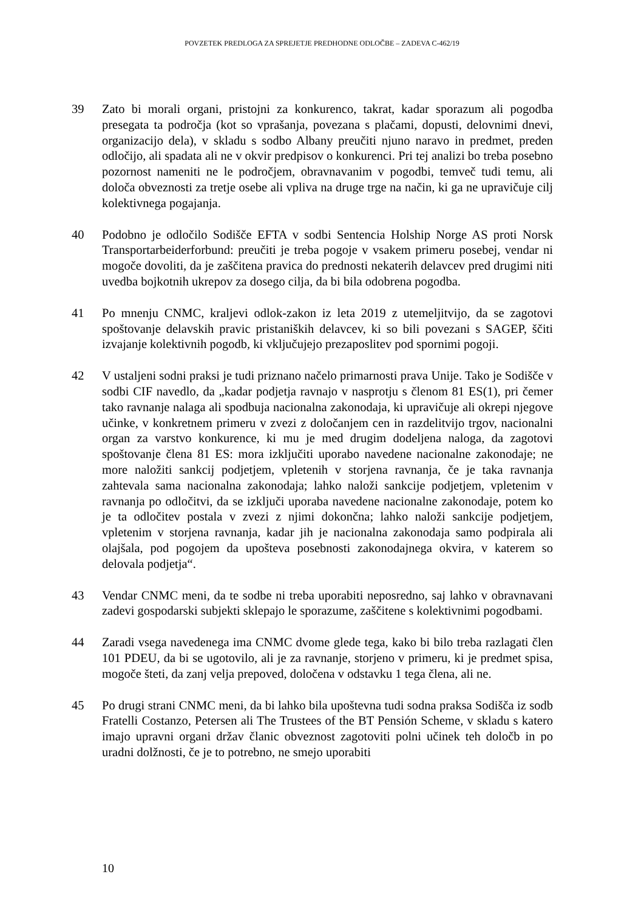POVZETEK PREDLOGA ZA SPREJETJE PREDHODNE ODLOČBE – ZADEVA C-462/19
39 Zato bi morali organi, pristojni za konkurenco, takrat, kadar sporazum ali pogodba presegata ta področja (kot so vprašanja, povezana s plačami, dopusti, delovnimi dnevi, organizacijo dela), v skladu s sodbo Albany preučiti njuno naravo in predmet, preden odločijo, ali spadata ali ne v okvir predpisov o konkurenci. Pri tej analizi bo treba posebno pozornost nameniti ne le področjem, obravnavanim v pogodbi, temveč tudi temu, ali določa obveznosti za tretje osebe ali vpliva na druge trge na način, ki ga ne upravičuje cilj kolektivnega pogajanja.
40 Podobno je odločilo Sodišče EFTA v sodbi Sentencia Holship Norge AS proti Norsk Transportarbeiderforbund: preučiti je treba pogoje v vsakem primeru posebej, vendar ni mogoče dovoliti, da je zaščitena pravica do prednosti nekaterih delavcev pred drugimi niti uvedba bojkotnih ukrepov za dosego cilja, da bi bila odobrena pogodba.
41 Po mnenju CNMC, kraljevi odlok-zakon iz leta 2019 z utemeljitvijo, da se zagotovi spoštovanje delavskih pravic pristaniških delavcev, ki so bili povezani s SAGEP, ščiti izvajanje kolektivnih pogodb, ki vključujejo prezaposlitev pod spornimi pogoji.
42 V ustaljeni sodni praksi je tudi priznano načelo primarnosti prava Unije. Tako je Sodišče v sodbi CIF navedlo, da „kadar podjetja ravnajo v nasprotju s členom 81 ES(1), pri čemer tako ravnanje nalaga ali spodbuja nacionalna zakonodaja, ki upravičuje ali okrepi njegove učinke, v konkretnem primeru v zvezi z določanjem cen in razdelitvijo trgov, nacionalni organ za varstvo konkurence, ki mu je med drugim dodeljena naloga, da zagotovi spoštovanje člena 81 ES: mora izključiti uporabo navedene nacionalne zakonodaje; ne more naložiti sankcij podjetjem, vpletenih v storjena ravnanja, če je taka ravnanja zahtevala sama nacionalna zakonodaja; lahko naloži sankcije podjetjem, vpletenim v ravnanja po odločitvi, da se izključi uporaba navedene nacionalne zakonodaje, potem ko je ta odločitev postala v zvezi z njimi dokončna; lahko naloži sankcije podjetjem, vpletenim v storjena ravnanja, kadar jih je nacionalna zakonodaja samo podpirala ali olajšala, pod pogojem da upošteva posebnosti zakonodajnega okvira, v katerem so delovala podjetja“.
43 Vendar CNMC meni, da te sodbe ni treba uporabiti neposredno, saj lahko v obravnavani zadevi gospodarski subjekti sklepajo le sporazume, zaščitene s kolektivnimi pogodbami.
44 Zaradi vsega navedenega ima CNMC dvome glede tega, kako bi bilo treba razlagati člen 101 PDEU, da bi se ugotovilo, ali je za ravnanje, storjeno v primeru, ki je predmet spisa, mogoče šteti, da zanj velja prepoved, določena v odstavku 1 tega člena, ali ne.
45 Po drugi strani CNMC meni, da bi lahko bila upoštevna tudi sodna praksa Sodišča iz sodb Fratelli Costanzo, Petersen ali The Trustees of the BT Pensión Scheme, v skladu s katero imajo upravni organi držav članic obveznost zagotoviti polni učinek teh določb in po uradni dolžnosti, če je to potrebno, ne smejo uporabiti
10